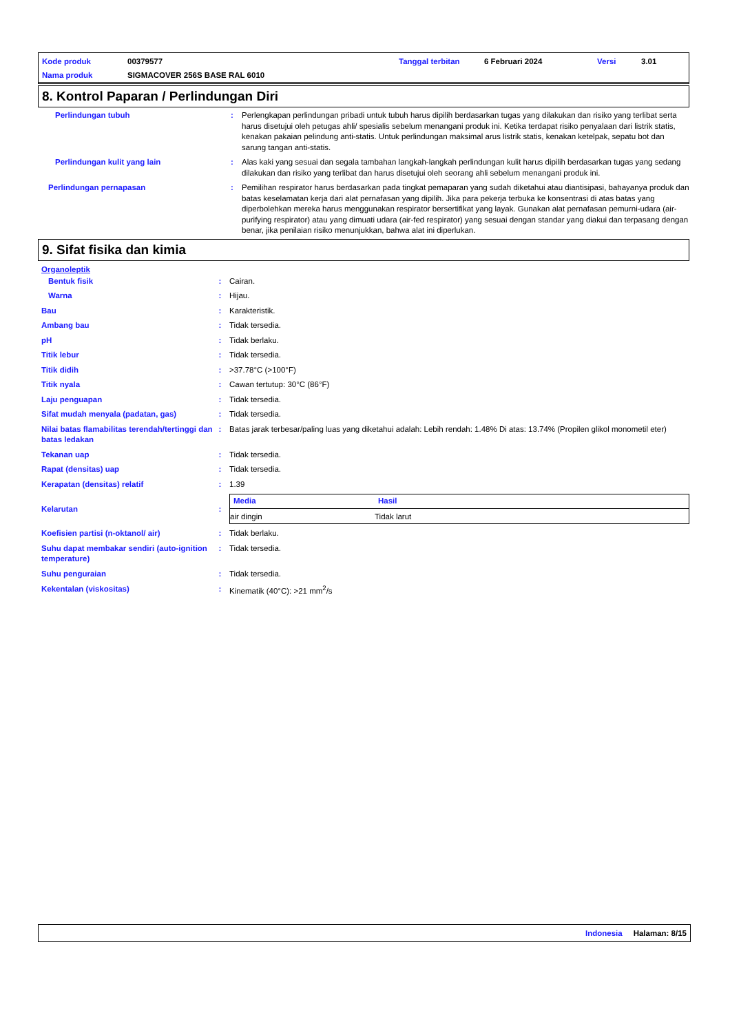| Kode produk | 00379577 | Tanggal terbitan | 6 Februari 2024 | Versi | 3.01 |
| Nama produk | SIGMACOVER 256S BASE RAL 6010 | | | | |
8. Kontrol Paparan / Perlindungan Diri
| Perlindungan tubuh | : | Perlengkapan perlindungan pribadi untuk tubuh harus dipilih berdasarkan tugas yang dilakukan dan risiko yang terlibat serta harus disetujui oleh petugas ahli/ spesialis sebelum menangani produk ini. Ketika terdapat risiko penyalaan dari listrik statis, kenakan pakaian pelindung anti-statis. Untuk perlindungan maksimal arus listrik statis, kenakan ketelpak, sepatu bot dan sarung tangan anti-statis. |
| Perlindungan kulit yang lain | : | Alas kaki yang sesuai dan segala tambahan langkah-langkah perlindungan kulit harus dipilih berdasarkan tugas yang sedang dilakukan dan risiko yang terlibat dan harus disetujui oleh seorang ahli sebelum menangani produk ini. |
| Perlindungan pernapasan | : | Pemilihan respirator harus berdasarkan pada tingkat pemaparan yang sudah diketahui atau diantisipasi, bahayanya produk dan batas keselamatan kerja dari alat pernafasan yang dipilih. Jika para pekerja terbuka ke konsentrasi di atas batas yang diperbolehkan mereka harus menggunakan respirator bersertifikat yang layak. Gunakan alat pernafasan pemurni-udara (air-purifying respirator) atau yang dimuati udara (air-fed respirator) yang sesuai dengan standar yang diakui dan terpasang dengan benar, jika penilaian risiko menunjukkan, bahwa alat ini diperlukan. |
9. Sifat fisika dan kimia
Organoleptik
| Bentuk fisik | : | Cairan. |
| Warna | : | Hijau. |
| Bau | : | Karakteristik. |
| Ambang bau | : | Tidak tersedia. |
| pH | : | Tidak berlaku. |
| Titik lebur | : | Tidak tersedia. |
| Titik didih | : | >37.78°C (>100°F) |
| Titik nyala | : | Cawan tertutup: 30°C (86°F) |
| Laju penguapan | : | Tidak tersedia. |
| Sifat mudah menyala (padatan, gas) | : | Tidak tersedia. |
| Nilai batas flamabilitas terendah/tertinggi dan batas ledakan | : | Batas jarak terbesar/paling luas yang diketahui adalah: Lebih rendah: 1.48% Di atas: 13.74% (Propilen glikol monometil eter) |
| Tekanan uap | : | Tidak tersedia. |
| Rapat (densitas) uap | : | Tidak tersedia. |
| Kerapatan (densitas) relatif | : | 1.39 |
| Kelarutan | : | / Media / Hasil / / --- / --- / / air dingin / Tidak larut / |
| Koefisien partisi (n-oktanol/ air) | : | Tidak berlaku. |
| Suhu dapat membakar sendiri (auto-ignition temperature) | : | Tidak tersedia. |
| Suhu penguraian | : | Tidak tersedia. |
| Kekentalan (viskositas) | : | Kinematik (40°C): >21 mm<sup>2</sup>/s |
Indonesia Halaman: 8/15